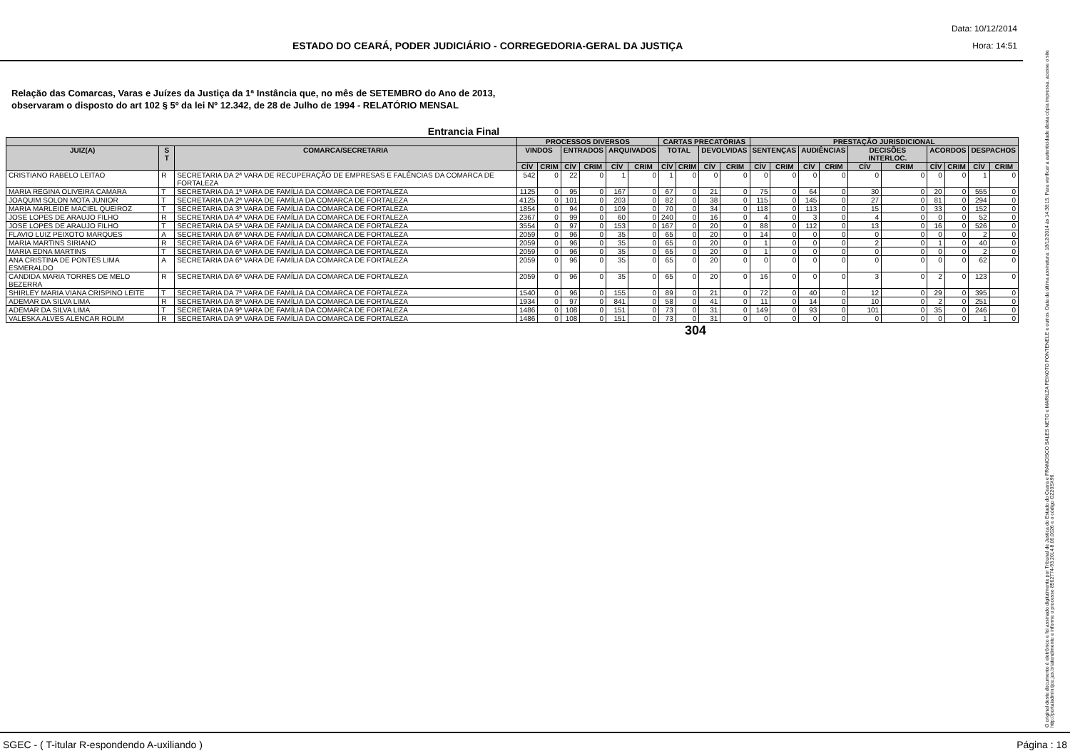ESTADO DO CEARÁ, PODER JUDICIÁRIO - CORREGEDORIA-GERAL DA JUSTIÇA
Data: 10/12/2014
Hora: 14:51
Relação das Comarcas, Varas e Juízes da Justiça da 1ª Instância que, no mês de SETEMBRO do Ano de 2013,
observaram o disposto do art 102 § 5º da lei Nº 12.342, de 28 de Julho de 1994 - RELATÓRIO MENSAL
Entrancia Final
| | | | PROCESSOS DIVERSOS | | | | | | CARTAS PRECATÓRIAS | | | | PRESTAÇÃO JURISDICIONAL | | | | | | | | | |
| --- | --- | --- | --- | --- | --- | --- | --- | --- | --- | --- | --- | --- | --- | --- | --- | --- | --- | --- | --- | --- | --- | --- |
| JUIZ(A) | S T | COMARCA/SECRETARIA | VINDOS | | ENTRADOS | | ARQUIVADOS | | TOTAL | | DEVOLVIDAS | | SENTENÇAS | | AUDIÊNCIAS | | DECISÕES INTERLOC. | | ACORDOS | | DESPACHOS | |
| | | | CÍV | CRIM | CÍV | CRIM | CÍV | CRIM | CÍV | CRIM | CÍV | CRIM | CÍV | CRIM | CÍV | CRIM | CÍV | CRIM | CÍV | CRIM | CÍV | CRIM |
| CRISTIANO RABELO LEITAO | R | SECRETARIA DA 2ª VARA DE RECUPERAÇÃO DE EMPRESAS E FALÊNCIAS DA COMARCA DE FORTALEZA | 542 | 0 | 22 | 0 | 1 | 0 | 1 | 0 | 0 | 0 | 0 | 0 | 0 | 0 | 0 | 0 | 0 | 0 | 1 | 0 |
| MARIA REGINA OLIVEIRA CAMARA | T | SECRETARIA DA 1ª VARA DE FAMÍLIA DA COMARCA DE FORTALEZA | 1125 | 0 | 95 | 0 | 167 | 0 | 67 | 0 | 21 | 0 | 75 | 0 | 64 | 0 | 30 | 0 | 20 | 0 | 555 | 0 |
| JOAQUIM SOLON MOTA JUNIOR | T | SECRETARIA DA 2ª VARA DE FAMÍLIA DA COMARCA DE FORTALEZA | 4125 | 0 | 101 | 0 | 203 | 0 | 82 | 0 | 38 | 0 | 115 | 0 | 145 | 0 | 27 | 0 | 81 | 0 | 294 | 0 |
| MARIA MARLEIDE MACIEL QUEIROZ | T | SECRETARIA DA 3ª VARA DE FAMÍLIA DA COMARCA DE FORTALEZA | 1854 | 0 | 94 | 0 | 109 | 0 | 70 | 0 | 34 | 0 | 118 | 0 | 113 | 0 | 15 | 0 | 33 | 0 | 152 | 0 |
| JOSE LOPES DE ARAUJO FILHO | R | SECRETARIA DA 4ª VARA DE FAMÍLIA DA COMARCA DE FORTALEZA | 2367 | 0 | 99 | 0 | 60 | 0 | 240 | 0 | 16 | 0 | 4 | 0 | 3 | 0 | 4 | 0 | 0 | 0 | 52 | 0 |
| JOSE LOPES DE ARAUJO FILHO | T | SECRETARIA DA 5ª VARA DE FAMÍLIA DA COMARCA DE FORTALEZA | 3554 | 0 | 97 | 0 | 153 | 0 | 167 | 0 | 20 | 0 | 88 | 0 | 112 | 0 | 13 | 0 | 16 | 0 | 526 | 0 |
| FLAVIO LUIZ PEIXOTO MARQUES | A | SECRETARIA DA 6ª VARA DE FAMÍLIA DA COMARCA DE FORTALEZA | 2059 | 0 | 96 | 0 | 35 | 0 | 65 | 0 | 20 | 0 | 14 | 0 | 0 | 0 | 0 | 0 | 0 | 0 | 2 | 0 |
| MARIA MARTINS SIRIANO | R | SECRETARIA DA 6ª VARA DE FAMÍLIA DA COMARCA DE FORTALEZA | 2059 | 0 | 96 | 0 | 35 | 0 | 65 | 0 | 20 | 0 | 1 | 0 | 0 | 0 | 2 | 0 | 1 | 0 | 40 | 0 |
| MARIA EDNA MARTINS | T | SECRETARIA DA 6ª VARA DE FAMÍLIA DA COMARCA DE FORTALEZA | 2059 | 0 | 96 | 0 | 35 | 0 | 65 | 0 | 20 | 0 | 1 | 0 | 0 | 0 | 0 | 0 | 0 | 0 | 2 | 0 |
| ANA CRISTINA DE PONTES LIMA ESMERALDO | A | SECRETARIA DA 6ª VARA DE FAMÍLIA DA COMARCA DE FORTALEZA | 2059 | 0 | 96 | 0 | 35 | 0 | 65 | 0 | 20 | 0 | 0 | 0 | 0 | 0 | 0 | 0 | 0 | 0 | 62 | 0 |
| CANDIDA MARIA TORRES DE MELO BEZERRA | R | SECRETARIA DA 6ª VARA DE FAMÍLIA DA COMARCA DE FORTALEZA | 2059 | 0 | 96 | 0 | 35 | 0 | 65 | 0 | 20 | 0 | 16 | 0 | 0 | 0 | 3 | 0 | 2 | 0 | 123 | 0 |
| SHIRLEY MARIA VIANA CRISPINO LEITE | T | SECRETARIA DA 7ª VARA DE FAMÍLIA DA COMARCA DE FORTALEZA | 1540 | 0 | 96 | 0 | 155 | 0 | 89 | 0 | 21 | 0 | 72 | 0 | 40 | 0 | 12 | 0 | 29 | 0 | 395 | 0 |
| ADEMAR DA SILVA LIMA | R | SECRETARIA DA 8ª VARA DE FAMÍLIA DA COMARCA DE FORTALEZA | 1934 | 0 | 97 | 0 | 841 | 0 | 58 | 0 | 41 | 0 | 11 | 0 | 14 | 0 | 10 | 0 | 2 | 0 | 251 | 0 |
| ADEMAR DA SILVA LIMA | T | SECRETARIA DA 9ª VARA DE FAMÍLIA DA COMARCA DE FORTALEZA | 1486 | 0 | 108 | 0 | 151 | 0 | 73 | 0 | 31 | 0 | 149 | 0 | 93 | 0 | 101 | 0 | 35 | 0 | 246 | 0 |
| VALESKA ALVES ALENCAR ROLIM | R | SECRETARIA DA 9ª VARA DE FAMÍLIA DA COMARCA DE FORTALEZA | 1486 | 0 | 108 | 0 | 151 | 0 | 73 | 0 | 31 | 0 | 0 | 0 | 0 | 0 | 0 | 0 | 0 | 0 | 1 | 0 |
304
O original deste documento é eletrônico e foi assinado digitalmente por Tribunal de Justica do Estado do Ceara e FRANCISCO SALES NETO e MARILZA PEIXOTO FONTENELE e outros. Data da última assinatura: 18/12/2014 às 14:38:15. Para verificar a autenticidade desta cópia impressa, acesse o site http://portaladmin.tjce.jus.br/atendimento e informe o processo 8502774-93.2014.8.06.0026 e o código OZ20SX96.
SGEC - ( T-itular R-espondendo A-uxiliando ) Página : 18